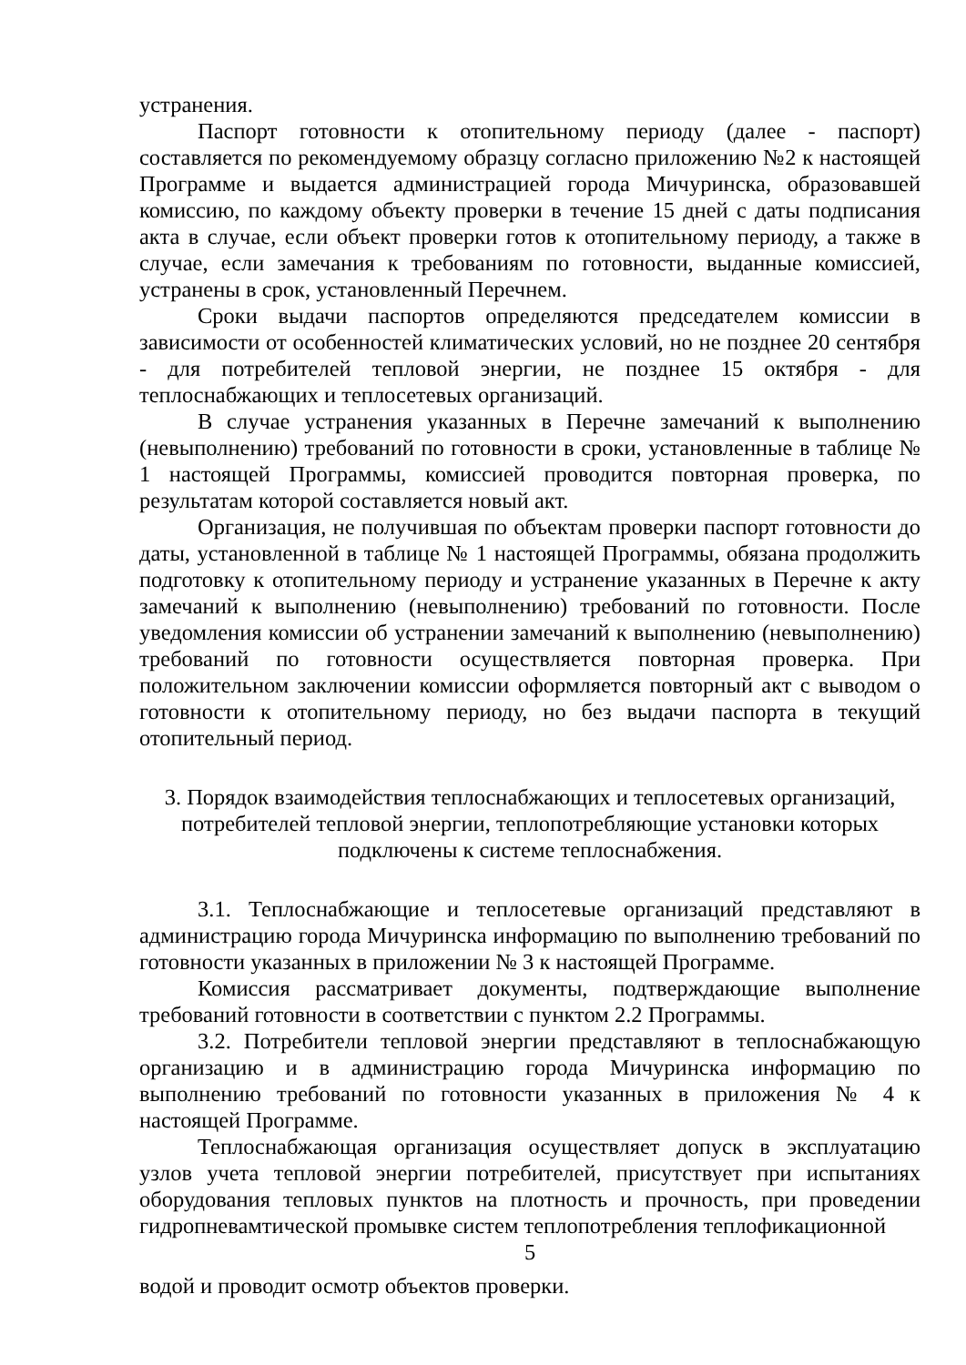устранения.
Паспорт готовности к отопительному периоду (далее - паспорт) составляется по рекомендуемому образцу согласно приложению №2 к настоящей Программе и выдается администрацией города Мичуринска, образовавшей комиссию, по каждому объекту проверки в течение 15 дней с даты подписания акта в случае, если объект проверки готов к отопительному периоду, а также в случае, если замечания к требованиям по готовности, выданные комиссией, устранены в срок, установленный Перечнем.
Сроки выдачи паспортов определяются председателем комиссии в зависимости от особенностей климатических условий, но не позднее 20 сентября - для потребителей тепловой энергии, не позднее 15 октября - для теплоснабжающих и теплосетевых организаций.
В случае устранения указанных в Перечне замечаний к выполнению (невыполнению) требований по готовности в сроки, установленные в таблице № 1 настоящей Программы, комиссией проводится повторная проверка, по результатам которой составляется новый акт.
Организация, не получившая по объектам проверки паспорт готовности до даты, установленной в таблице № 1 настоящей Программы, обязана продолжить подготовку к отопительному периоду и устранение указанных в Перечне к акту замечаний к выполнению (невыполнению) требований по готовности. После уведомления комиссии об устранении замечаний к выполнению (невыполнению) требований по готовности осуществляется повторная проверка. При положительном заключении комиссии оформляется повторный акт с выводом о готовности к отопительному периоду, но без выдачи паспорта в текущий отопительный период.
3. Порядок взаимодействия теплоснабжающих и теплосетевых организаций, потребителей тепловой энергии, теплопотребляющие установки которых подключены к системе теплоснабжения.
3.1. Теплоснабжающие и теплосетевые организаций представляют в администрацию города Мичуринска информацию по выполнению требований по готовности указанных в приложении № 3 к настоящей Программе.
Комиссия рассматривает документы, подтверждающие выполнение требований готовности в соответствии с пунктом 2.2 Программы.
3.2. Потребители тепловой энергии представляют в теплоснабжающую организацию и в администрацию города Мичуринска информацию по выполнению требований по готовности указанных в приложения № 4 к настоящей Программе.
Теплоснабжающая организация осуществляет допуск в эксплуатацию узлов учета тепловой энергии потребителей, присутствует при испытаниях оборудования тепловых пунктов на плотность и прочность, при проведении гидропневамтической промывке систем теплопотребления теплофикационной
5
водой и проводит осмотр объектов проверки.